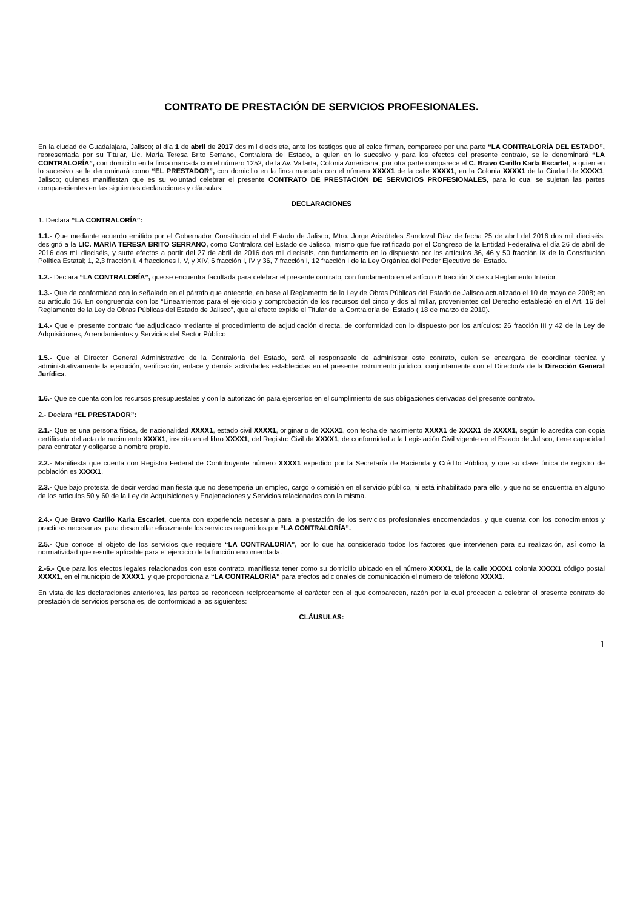CONTRATO DE PRESTACIÓN DE SERVICIOS PROFESIONALES.
En la ciudad de Guadalajara, Jalisco; al día 1 de abril de 2017 dos mil diecisiete, ante los testigos que al calce firman, comparece por una parte “LA CONTRALORÍA DEL ESTADO”, representada por su Titular, Lic. María Teresa Brito Serrano, Contralora del Estado, a quien en lo sucesivo y para los efectos del presente contrato, se le denominará “LA CONTRALORÍA”, con domicilio en la finca marcada con el número 1252, de la Av. Vallarta, Colonia Americana, por otra parte comparece el C. Bravo Carillo Karla Escarlet, a quien en lo sucesivo se le denominará como “EL PRESTADOR”, con domicilio en la finca marcada con el número XXXX1 de la calle XXXX1, en la Colonia XXXX1 de la Ciudad de XXXX1, Jalisco; quienes manifiestan que es su voluntad celebrar el presente CONTRATO DE PRESTACIÓN DE SERVICIOS PROFESIONALES, para lo cual se sujetan las partes comparecientes en las siguientes declaraciones y cláusulas:
DECLARACIONES
1. Declara “LA CONTRALORÍA”:
1.1.- Que mediante acuerdo emitido por el Gobernador Constitucional del Estado de Jalisco, Mtro. Jorge Aristóteles Sandoval Díaz de fecha 25 de abril del 2016 dos mil dieciséis, designó a la LIC. MARÍA TERESA BRITO SERRANO, como Contralora del Estado de Jalisco, mismo que fue ratificado por el Congreso de la Entidad Federativa el día 26 de abril de 2016 dos mil dieciséis, y surte efectos a partir del 27 de abril de 2016 dos mil dieciséis, con fundamento en lo dispuesto por los artículos 36, 46 y 50 fracción IX de la Constitución Política Estatal; 1, 2,3 fracción I, 4 fracciones I, V, y XIV, 6 fracción I, IV y 36, 7 fracción I, 12 fracción I de la Ley Orgánica del Poder Ejecutivo del Estado.
1.2.- Declara “LA CONTRALORÍA”, que se encuentra facultada para celebrar el presente contrato, con fundamento en el artículo 6 fracción X de su Reglamento Interior.
1.3.- Que de conformidad con lo señalado en el párrafo que antecede, en base al Reglamento de la Ley de Obras Públicas del Estado de Jalisco actualizado el 10 de mayo de 2008; en su artículo 16. En congruencia con los “Lineamientos para el ejercicio y comprobación de los recursos del cinco y dos al millar, provenientes del Derecho estableció en el Art. 16 del Reglamento de la Ley de Obras Públicas del Estado de Jalisco”, que al efecto expide el Titular de la Contraloría del Estado ( 18 de marzo de 2010).
1.4.- Que el presente contrato fue adjudicado mediante el procedimiento de adjudicación directa, de conformidad con lo dispuesto por los artículos: 26 fracción III y 42 de la Ley de Adquisiciones, Arrendamientos y Servicios del Sector Público
1.5.- Que el Director General Administrativo de la Contraloría del Estado, será el responsable de administrar este contrato, quien se encargara de coordinar técnica y administrativamente la ejecución, verificación, enlace y demás actividades establecidas en el presente instrumento jurídico, conjuntamente con el Director/a de la Dirección General Jurídica.
1.6.- Que se cuenta con los recursos presupuestales y con la autorización para ejercerlos en el cumplimiento de sus obligaciones derivadas del presente contrato.
2.- Declara “EL PRESTADOR”:
2.1.- Que es una persona física, de nacionalidad XXXX1, estado civil XXXX1, originario de XXXX1, con fecha de nacimiento XXXX1 de XXXX1 de XXXX1, según lo acredita con copia certificada del acta de nacimiento XXXX1, inscrita en el libro XXXX1, del Registro Civil de XXXX1, de conformidad a la Legislación Civil vigente en el Estado de Jalisco, tiene capacidad para contratar y obligarse a nombre propio.
2.2.- Manifiesta que cuenta con Registro Federal de Contribuyente número XXXX1 expedido por la Secretaría de Hacienda y Crédito Público, y que su clave única de registro de población es XXXX1.
2.3.- Que bajo protesta de decir verdad manifiesta que no desempeña un empleo, cargo o comisión en el servicio público, ni está inhabilitado para ello, y que no se encuentra en alguno de los artículos 50 y 60 de la Ley de Adquisiciones y Enajenaciones y Servicios relacionados con la misma.
2.4.- Que Bravo Carillo Karla Escarlet, cuenta con experiencia necesaria para la prestación de los servicios profesionales encomendados, y que cuenta con los conocimientos y practicas necesarias, para desarrollar eficazmente los servicios requeridos por “LA CONTRALORÍA”.
2.5.- Que conoce el objeto de los servicios que requiere “LA CONTRALORÍA”, por lo que ha considerado todos los factores que intervienen para su realización, así como la normatividad que resulte aplicable para el ejercicio de la función encomendada.
2.-6.- Que para los efectos legales relacionados con este contrato, manifiesta tener como su domicilio ubicado en el número XXXX1, de la calle XXXX1 colonia XXXX1 código postal XXXX1, en el municipio de XXXX1, y que proporciona a “LA CONTRALORÍA” para efectos adicionales de comunicación el número de teléfono XXXX1.
En vista de las declaraciones anteriores, las partes se reconocen recíprocamente el carácter con el que comparecen, razón por la cual proceden a celebrar el presente contrato de prestación de servicios personales, de conformidad a las siguientes:
CLÁUSULAS:
1